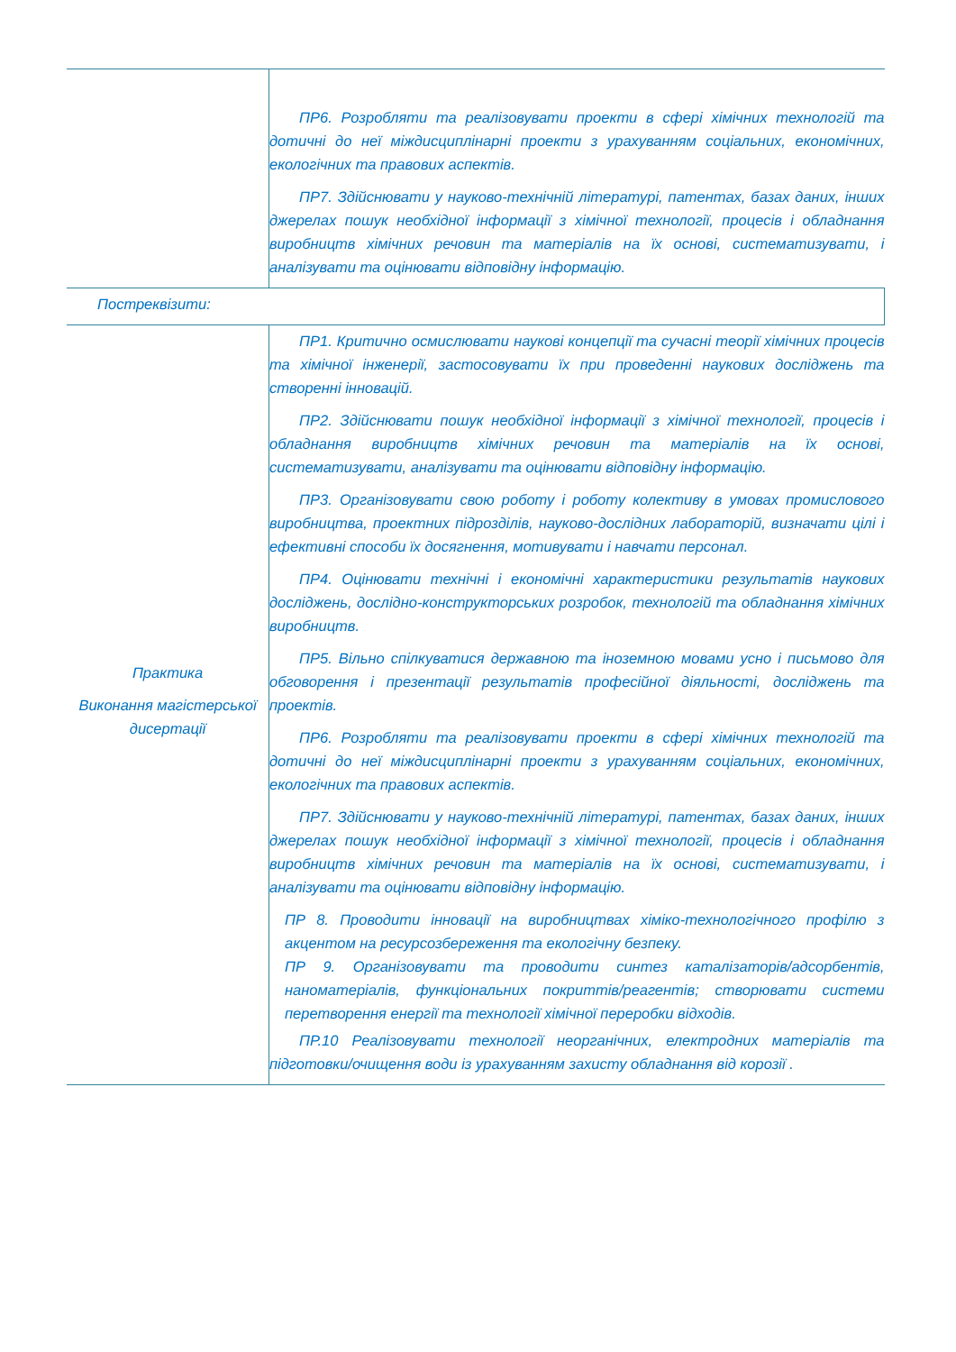| | ПР6. Розробляти та реалізовувати проекти в сфері хімічних технологій та дотичні до неї міждисциплінарні проекти з урахуванням соціальних, економічних, екологічних та правових аспектів. ПР7. Здійснювати у науково-технічній літературі, патентах, базах даних, інших джерелах пошук необхідної інформації з хімічної технології, процесів і обладнання виробництв хімічних речовин та матеріалів на їх основі, систематизувати, і аналізувати та оцінювати відповідну інформацію. |
| Постреквізити: | |
| Практика Виконання магістерської дисертації | ПР1. Критично осмислювати наукові концепції та сучасні теорії хімічних процесів та хімічної інженерії, застосовувати їх при проведенні наукових досліджень та створенні інновацій. ПР2. Здійснювати пошук необхідної інформації з хімічної технології, процесів і обладнання виробництв хімічних речовин та матеріалів на їх основі, систематизувати, аналізувати та оцінювати відповідну інформацію. ПР3. Організовувати свою роботу і роботу колективу в умовах промислового виробництва, проектних підрозділів, науково-дослідних лабораторій, визначати цілі і ефективні способи їх досягнення, мотивувати і навчати персонал. ПР4. Оцінювати технічні і економічні характеристики результатів наукових досліджень, дослідно-конструкторських розробок, технологій та обладнання хімічних виробництв. ПР5. Вільно спілкуватися державною та іноземною мовами усно і письмово для обговорення і презентації результатів професійної діяльності, досліджень та проектів. ПР6. Розробляти та реалізовувати проекти в сфері хімічних технологій та дотичні до неї міждисциплінарні проекти з урахуванням соціальних, економічних, екологічних та правових аспектів. ПР7. Здійснювати у науково-технічній літературі, патентах, базах даних, інших джерелах пошук необхідної інформації з хімічної технології, процесів і обладнання виробництв хімічних речовин та матеріалів на їх основі, систематизувати, і аналізувати та оцінювати відповідну інформацію. ПР 8. Проводити інновації на виробництвах хіміко-технологічного профілю з акцентом на ресурсозбереження та екологічну безпеку. ПР 9. Організовувати та проводити синтез каталізаторів/адсорбентів, наноматеріалів, функціональних покриттів/реагентів; створювати системи перетворення енергії та технології хімічної переробки відходів. ПР.10 Реалізовувати технології неорганічних, електродних матеріалів та підготовки/очищення води із урахуванням захисту обладнання від корозії . |